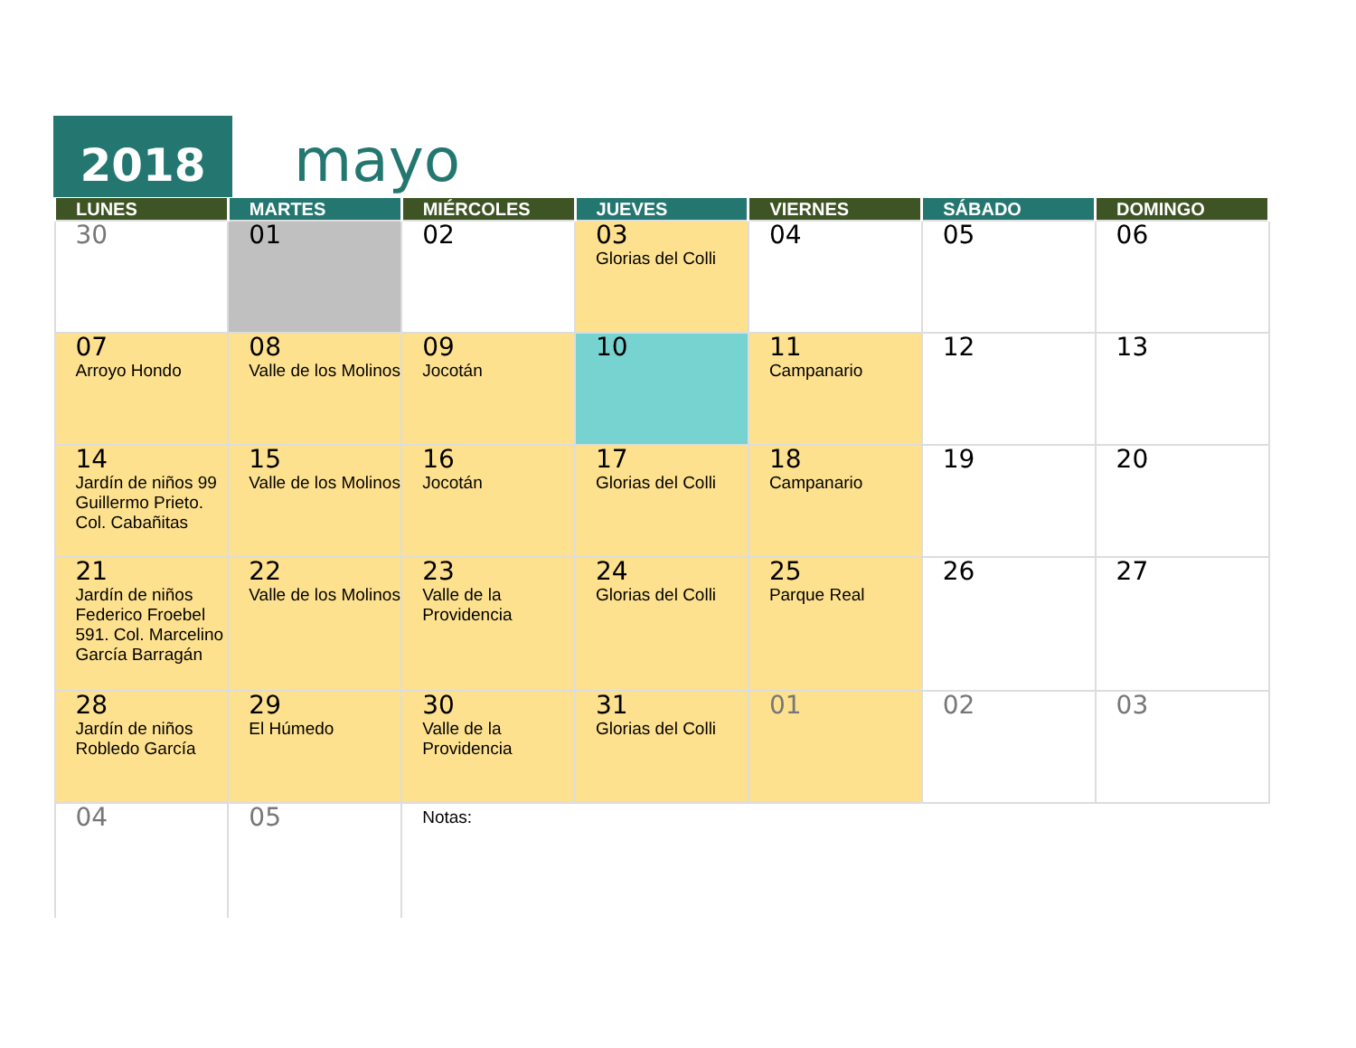2018
mayo
| LUNES | MARTES | MIÉRCOLES | JUEVES | VIERNES | SÁBADO | DOMINGO |
| --- | --- | --- | --- | --- | --- | --- |
| 30 | 01 | 02 | 03 Glorias del Colli | 04 | 05 | 06 |
| 07 Arroyo Hondo | 08 Valle de los Molinos | 09 Jocotán | 10 | 11 Campanario | 12 | 13 |
| 14 Jardín de niños 99 Guillermo Prieto. Col. Cabañitas | 15 Valle de los Molinos | 16 Jocotán | 17 Glorias del Colli | 18 Campanario | 19 | 20 |
| 21 Jardín de niños Federico Froebel 591. Col. Marcelino García Barragán | 22 Valle de los Molinos | 23 Valle de la Providencia | 24 Glorias del Colli | 25 Parque Real | 26 | 27 |
| 28 Jardín de niños Robledo García | 29 El Húmedo | 30 Valle de la Providencia | 31 Glorias del Colli | 01 | 02 | 03 |
| 04 | 05 | Notas: | | | | |